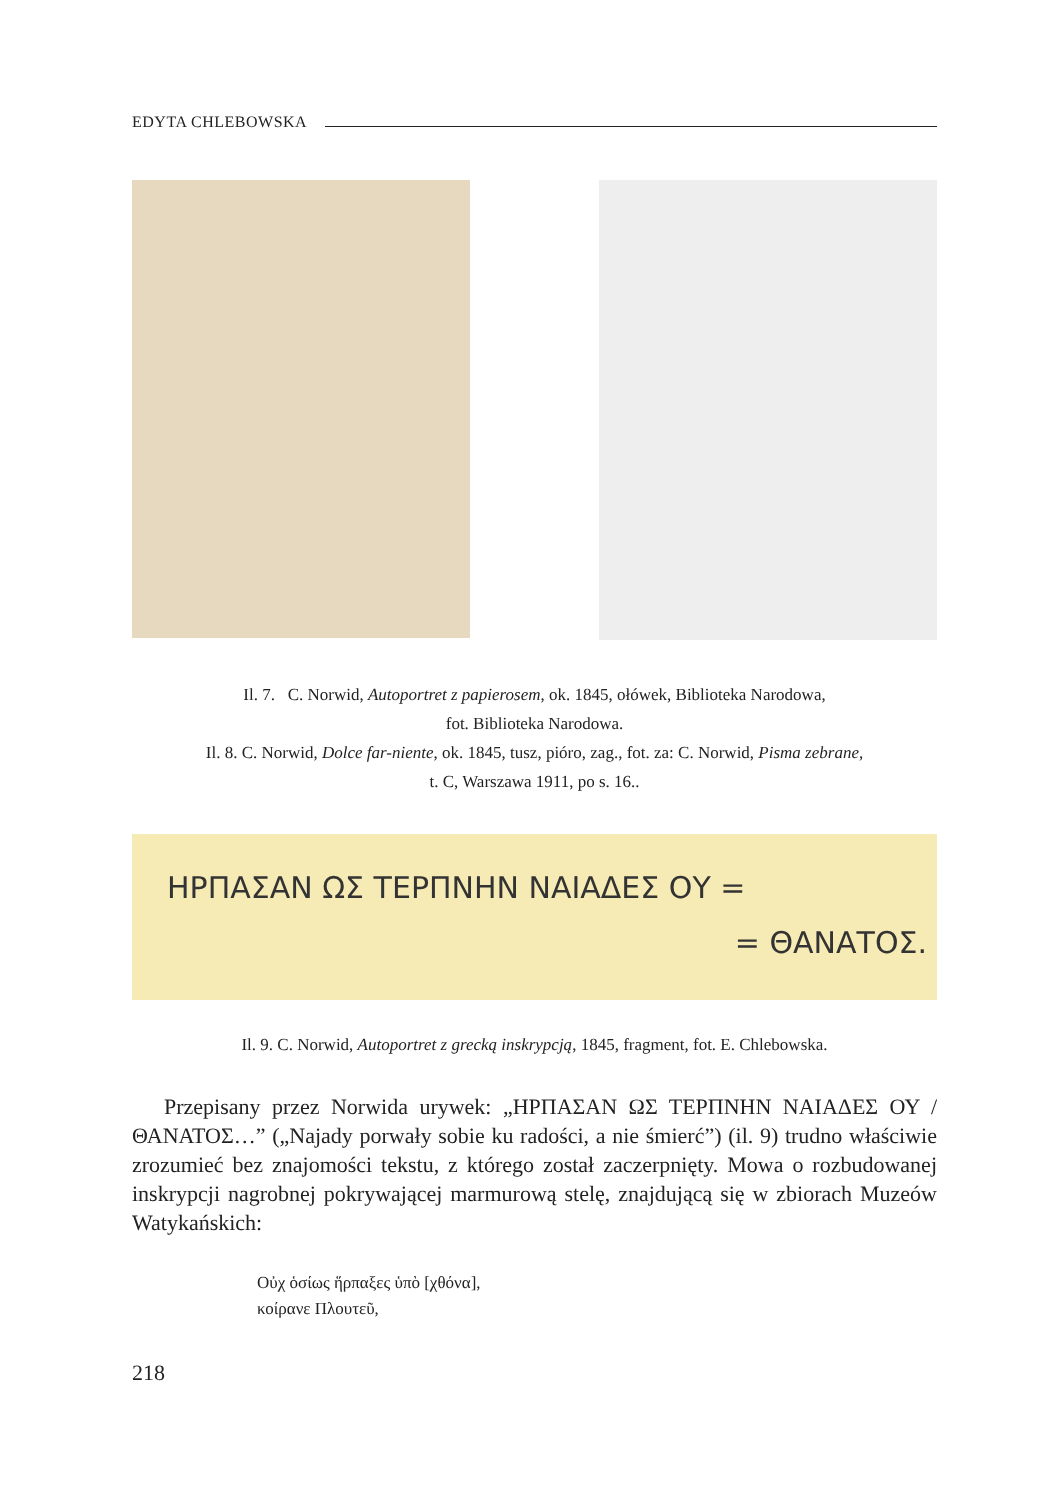EDYTA CHLEBOWSKA
Il. 7. C. Norwid, Autoportret z papierosem, ok. 1845, ołówek, Biblioteka Narodowa,
fot. Biblioteka Narodowa.
Il. 8. C. Norwid, Dolce far-niente, ok. 1845, tusz, pióro, zag., fot. za: C. Norwid, Pisma zebrane,
t. C, Warszawa 1911, po s. 16..
ΗΡΠΑΣΑΝ ΩΣ ΤΕΡΠΝΗΝ ΝΑΙΑΔΕΣ ΟΥ =
= ΘΑΝΑΤΟΣ.
Il. 9. C. Norwid, Autoportret z grecką inskrypcją, 1845, fragment, fot. E. Chlebowska.
Przepisany przez Norwida urywek: „ΗΡΠΑΣΑΝ ΩΣ ΤΕΡΠΝΗΝ ΝΑΙΑΔΕΣ ΟΥ / ΘΑΝΑΤΟΣ…” („Najady porwały sobie ku radości, a nie śmierć”) (il. 9) trudno właściwie zrozumieć bez znajomości tekstu, z którego został zaczerpnięty. Mowa o rozbudowanej inskrypcji nagrobnej pokrywającej marmurową stelę, znajdującą się w zbiorach Muzeów Watykańskich:
Οὐχ ὁσίως ἥρπαξες ὑπὸ [χθόνα],
κοίρανε Πλουτεῦ,
218